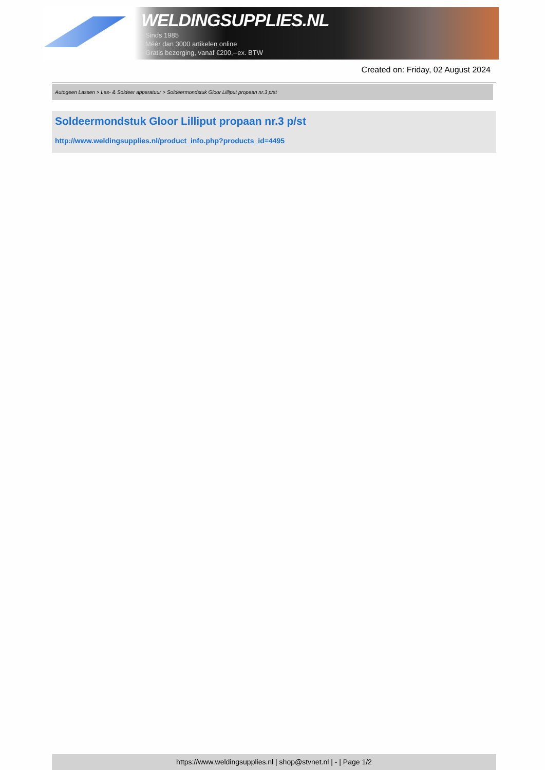WELDINGSUPPLIES.NL
- Sinds 1985
- Méér dan 3000 artikelen online
- Gratis bezorging, vanaf €200,--ex. BTW
Created on: Friday, 02 August 2024
Autogeen Lassen > Las- & Soldeer apparatuur > Soldeermondstuk Gloor Lilliput propaan nr.3 p/st
Soldeermondstuk Gloor Lilliput propaan nr.3 p/st
http://www.weldingsupplies.nl/product_info.php?products_id=4495
https://www.weldingsupplies.nl | shop@stvnet.nl | - | Page 1/2